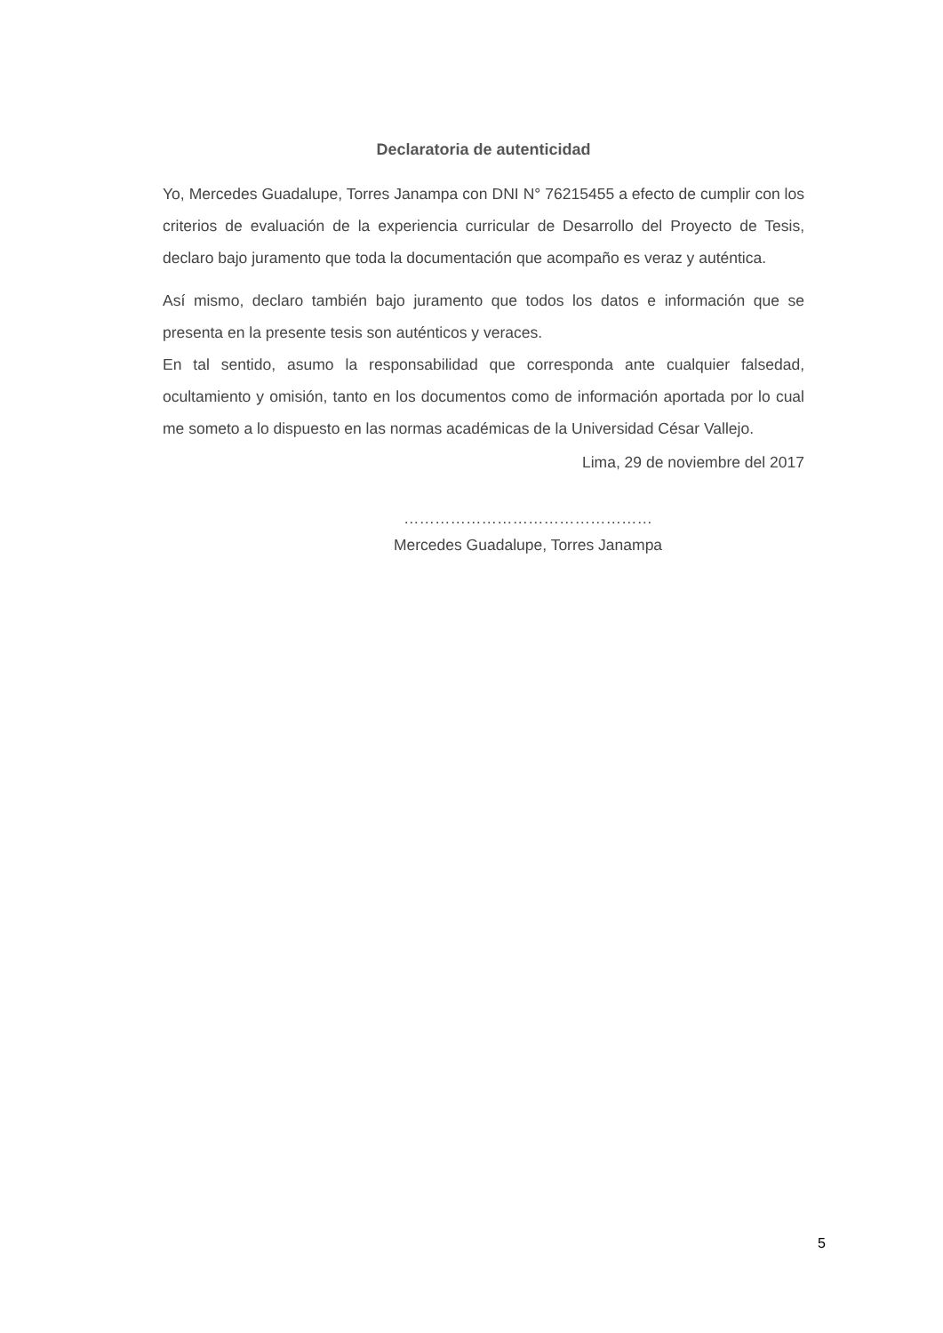Declaratoria de autenticidad
Yo, Mercedes Guadalupe, Torres Janampa con DNI N° 76215455 a efecto de cumplir con los criterios de evaluación de la experiencia curricular de Desarrollo del Proyecto de Tesis, declaro bajo juramento que toda la documentación que acompaño es veraz y auténtica.
Así mismo, declaro también bajo juramento que todos los datos e información que se presenta en la presente tesis son auténticos y veraces.
En tal sentido, asumo la responsabilidad que corresponda ante cualquier falsedad, ocultamiento y omisión, tanto en los documentos como de información aportada por lo cual me someto a lo dispuesto en las normas académicas de la Universidad César Vallejo.
Lima, 29 de noviembre del 2017
…………………………………………
Mercedes Guadalupe, Torres Janampa
5